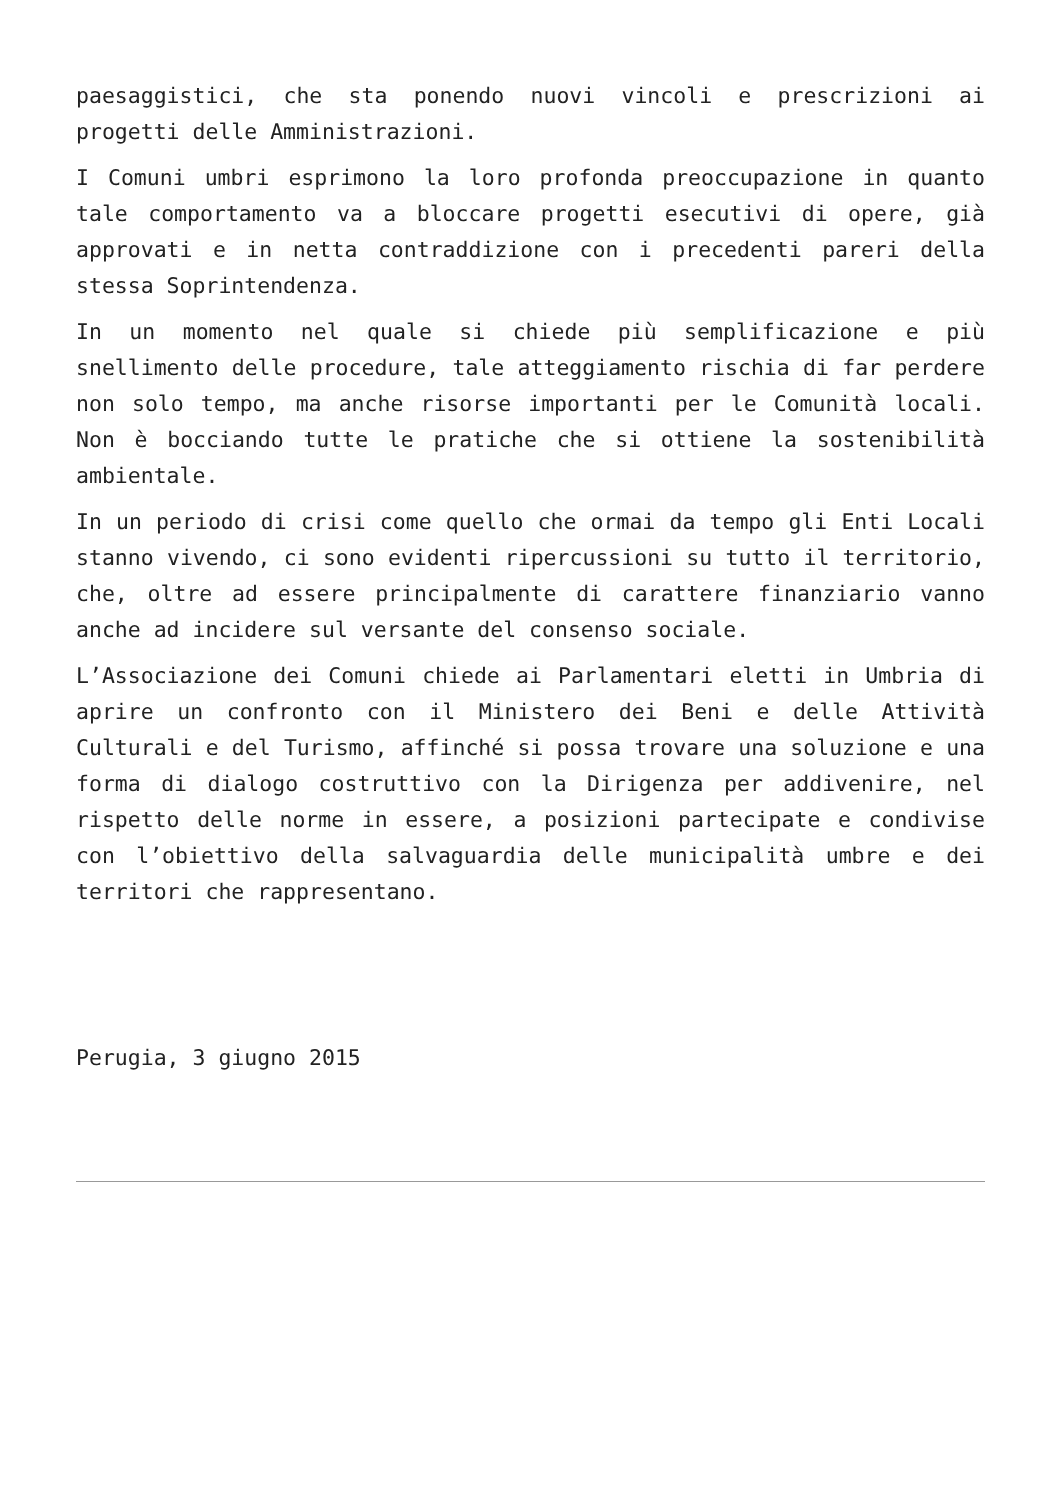paesaggistici, che sta ponendo nuovi vincoli e prescrizioni ai progetti delle Amministrazioni.
I Comuni umbri esprimono la loro profonda preoccupazione in quanto tale comportamento va a bloccare progetti esecutivi di opere, già approvati e in netta contraddizione con i precedenti pareri della stessa Soprintendenza.
In un momento nel quale si chiede più semplificazione e più snellimento delle procedure, tale atteggiamento rischia di far perdere non solo tempo, ma anche risorse importanti per le Comunità locali. Non è bocciando tutte le pratiche che si ottiene la sostenibilità ambientale.
In un periodo di crisi come quello che ormai da tempo gli Enti Locali stanno vivendo, ci sono evidenti ripercussioni su tutto il territorio, che, oltre ad essere principalmente di carattere finanziario vanno anche ad incidere sul versante del consenso sociale.
L’Associazione dei Comuni chiede ai Parlamentari eletti in Umbria di aprire un confronto con il Ministero dei Beni e delle Attività Culturali e del Turismo, affinché si possa trovare una soluzione e una forma di dialogo costruttivo con la Dirigenza per addivenire, nel rispetto delle norme in essere, a posizioni partecipate e condivise con l’obiettivo della salvaguardia delle municipalità umbre e dei territori che rappresentano.
Perugia, 3 giugno 2015